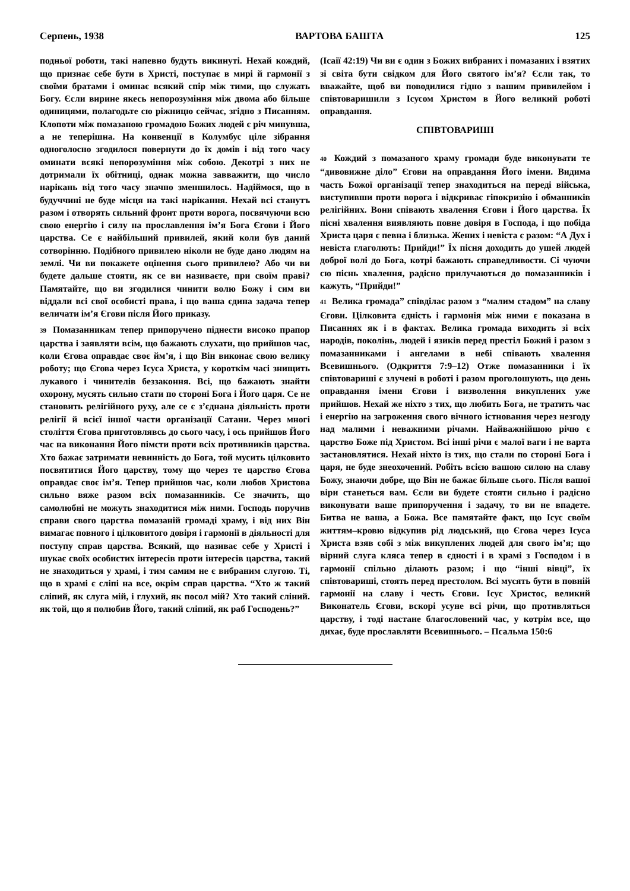Серпень, 1938 ВАРТОВА БАШТА 125
подньої роботи, такі напевно будуть викинуті. Нехай кождий, що признає себе бути в Христі, поступає в мирі й гармонії з своїми братами і оминає всякий спір між тими, що служать Богу. Єсли вирине якесь непорозуміння між двома або більше одиницями, полагодьте сю ріжницю сейчас, згідно з Писанням. Клопоти між помазаною громадою Божих людей є річ минувша, а не теперішна. На конвенції в Колумбус ціле зібрання одноголосно згодилося повернути до їх домів і від того часу оминати всякі непорозуміння між собою. Декотрі з них не дотримали їх обітниці, однак можна завважити, що число нарікань від того часу значно зменшилось. Надіймося, що в будуччині не буде місця на такі нарікання. Нехай всі станутъ разом і отворять сильний фронт проти ворога, посвячуючи всю свою енергію і силу на прославлення ім’я Бога Єгови і Його царства. Се є найбільший привилей, який коли був даний сотворінню. Подібного привилею ніколи не буде дано людям на землі. Чи ви покажете оцінення сього привилею? Або чи ви будете дальше стояти, як се ви називаєте, при своїм праві? Памятайте, що ви згодилися чинити волю Божу і сим ви віддали всі свої особисті права, і що ваша єдина задача тепер величати ім’я Єгови після Його приказу.
39 Помазанникам тепер припоручено піднести високо прапор царства і заявляти всім, що бажають слухати, що прийшов час, коли Єгова оправдає своє йм’я, і що Він виконає свою велику роботу; що Єгова через Ісуса Христа, у короткім часі знищить лукавого і чинителів беззаконня. Всі, що бажають знайти охорону, мусять сильно стати по стороні Бога і Його царя. Се не становить релігійного руху, але се є з’єднана діяльність проти релігії й всієї іншої части організації Сатани. Через многі століття Єгова приготовлявсь до сього часу, і ось прийшов Його час на виконання Його пімсти проти всіх противників царства. Хто бажає затримати невинність до Бога, той мусить цілковито посвятитися Його царству, тому що через те царство Єгова оправдає своє ім’я. Тепер прийшов час, коли любов Христова сильно вяже разом всіх помазанників. Се значить, що самолюбні не можуть знаходитися між ними. Господь поручив справи свого царства помазаній громаді храму, і від них Він вимагає повного і цілковитого довіря і гармонії в діяльності для поступу справ царства. Всякий, що називає себе у Христі і шукає своїх особистих інтересів проти інтересів царства, такий не знаходиться у храмі, і тим самим не є вибраним слугою. Ті, що в храмі є сліпі на все, окрім справ царства. “Хто ж такий сліпий, як слуга мій, і глухий, як посол мій? Хто такий сліний. як той, що я полюбив Його, такий сліпий, як раб Господень?”
(Ісаії 42:19) Чи ви є один з Божих вибраних і помазаних і взятих зі світа бути свідком для Його святого ім’я? Єсли так, то вважайте, щоб ви поводилися гідно з вашим привилейом і співтоваришили з Ісусом Христом в Його великий роботі оправдання.
СПІВТОВАРИШІ
40 Кождий з помазаного храму громади буде виконувати те “дивовижне діло” Єгови на оправдання Його імени. Видима часть Божої організації тепер знаходиться на переді війська, виступивши проти ворога і відкриває гіпокризію і обманників релігійних. Вони співають хвалення Єгови і Його царства. Їх пісні хвалення виявляють повне довіря в Господа, і що побіда Христа царя є певна і близька. Жених і невіста є разом: “А Дух і невіста глаголють: Прийди!” Їх пісня доходить до ушей людей доброї волі до Бога, котрі бажають справедливости. Сі чуючи сю піснь хвалення, радісно прилучаються до помазанників і кажуть, “Прийди!”
41 Велика громада” співділає разом з “малим стадом” на славу Єгови. Цілковита єдність і гармонія між ними є показана в Писаннях як і в фактах. Велика громада виходить зі всіх народів, поколінь, людей і язиків перед престіл Божий і разом з помазанниками і ангелами в небі співають хвалення Всевишнього. (Одкриття 7:9–12) Отже помазанники і їх співтовариші є злучені в роботі і разом проголошують, що день оправдання імени Єгови і визволення викуплених уже прийшов. Нехай же ніхто з тих, що любить Бога, не тратить час і енергію на загроження свого вічного істнования через незгоду над малими і неважними річами. Найважнійшою річю є царство Боже під Христом. Всі інші річи є малої ваги і не варта застановлятися. Нехай ніхто із тих, що стали по стороні Бога і царя, не буде знеохочений. Робіть всією вашою силою на славу Божу, знаючи добре, що Він не бажає більше сього. Після вашої віри станеться вам. Єсли ви будете стояти сильно і радісно виконувати ваше припоручення і задачу, то ви не впадете. Битва не ваша, а Божа. Все памятайте факт, що Ісус своїм життям–кровю відкупив рід людський, що Єгова через Ісуса Христа взяв собі з між викуплених людей для свого ім’я; що вірний слуга кляса тепер в єдності і в храмі з Господом і в гармонії спільно ділають разом; і що “інші вівці”, їх співтовариші, стоять перед престолом. Всі мусять бути в повній гармонії на славу і честь Єгови. Ісус Христос, великий Виконатель Єгови, вскорі усуне всі річи, що противляться царству, і тоді настане благословений час, у котрім все, що дихає, буде прославляти Всевишнього. – Псальма 150:6